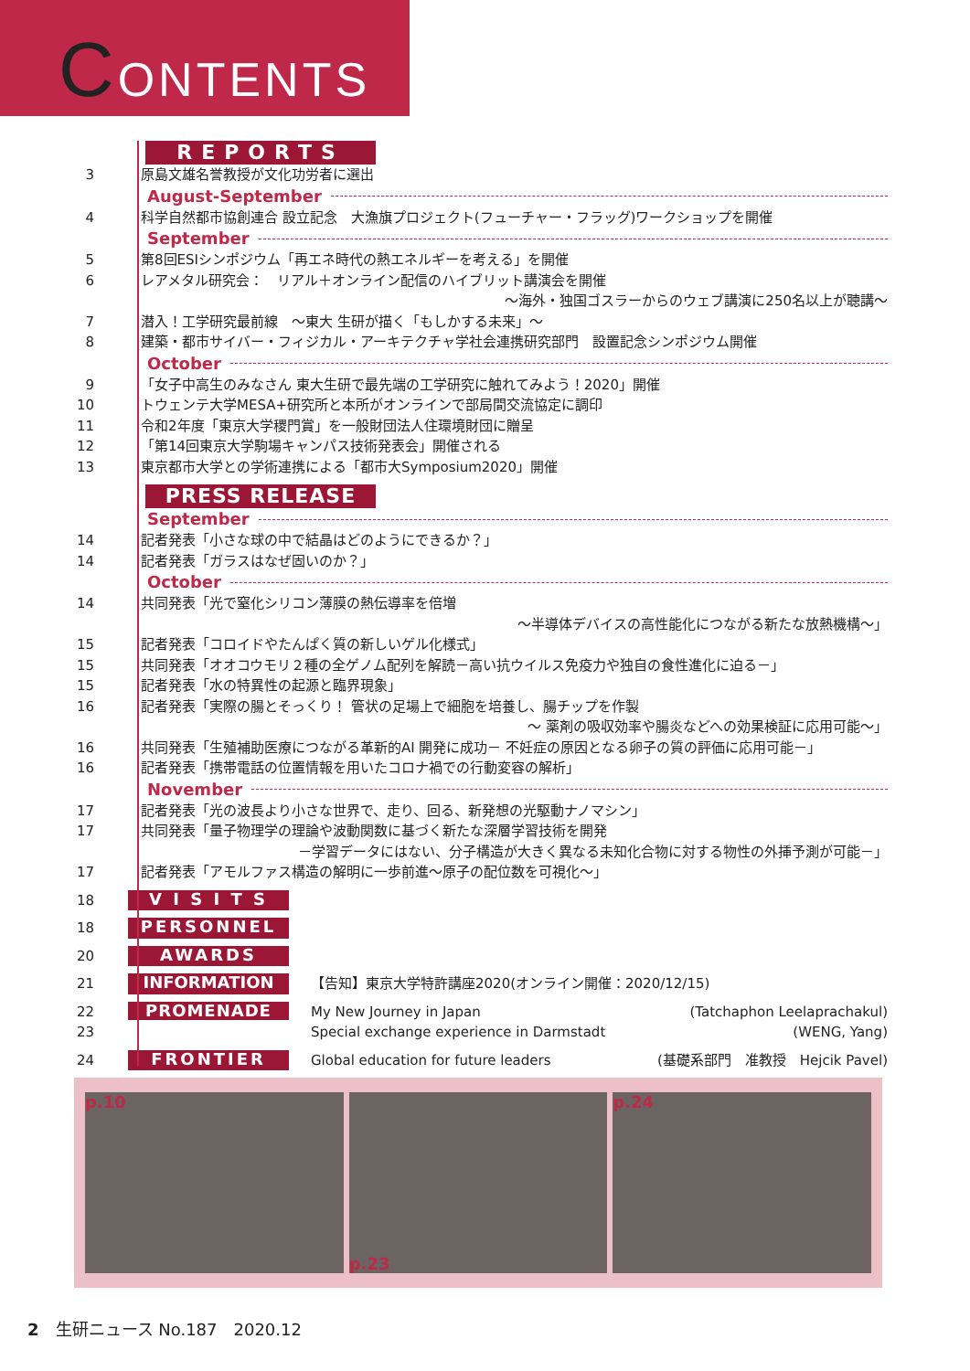CONTENTS
REPORTS
3 原島文雄名誉教授が文化功労者に選出
August-September
4 科学自然都市協創連合 設立記念　大漁旗プロジェクト(フューチャー・フラッグ)ワークショップを開催
September
5 第8回ESIシンポジウム「再エネ時代の熱エネルギーを考える」を開催
6 レアメタル研究会：　リアル＋オンライン配信のハイブリット講演会を開催
～海外・独国ゴスラーからのウェブ講演に250名以上が聴講～
7 潜入！工学研究最前線　～東大 生研が描く「もしかする未来」～
8 建築・都市サイバー・フィジカル・アーキテクチャ学社会連携研究部門　設置記念シンポジウム開催
October
9 「女子中高生のみなさん 東大生研で最先端の工学研究に触れてみよう！2020」開催
10 トウェンテ大学MESA+研究所と本所がオンラインで部局間交流協定に調印
11 令和2年度「東京大学稷門賞」を一般財団法人住環境財団に贈呈
12 「第14回東京大学駒場キャンパス技術発表会」開催される
13 東京都市大学との学術連携による「都市大Symposium2020」開催
PRESS RELEASE
September
14 記者発表「小さな球の中で結晶はどのようにできるか？」
14 記者発表「ガラスはなぜ固いのか？」
October
14 共同発表「光で窒化シリコン薄膜の熱伝導率を倍増
～半導体デバイスの高性能化につながる新たな放熱機構～」
15 記者発表「コロイドやたんぱく質の新しいゲル化様式」
15 共同発表「オオコウモリ２種の全ゲノム配列を解読－高い抗ウイルス免疫力や独自の食性進化に迫る－」
15 記者発表「水の特異性の起源と臨界現象」
16 記者発表「実際の腸とそっくり！ 管状の足場上で細胞を培養し、腸チップを作製
～ 薬剤の吸収効率や腸炎などへの効果検証に応用可能～」
16 共同発表「生殖補助医療につながる革新的AI 開発に成功－ 不妊症の原因となる卵子の質の評価に応用可能－」
16 記者発表「携帯電話の位置情報を用いたコロナ禍での行動変容の解析」
November
17 記者発表「光の波長より小さな世界で、走り、回る、新発想の光駆動ナノマシン」
17 共同発表「量子物理学の理論や波動関数に基づく新たな深層学習技術を開発
－学習データにはない、分子構造が大きく異なる未知化合物に対する物性の外挿予測が可能－」
17 記者発表「アモルファス構造の解明に一歩前進～原子の配位数を可視化～」
18
V I S I T S
18
PERSONNEL
20
AWARDS
21
INFORMATION
【告知】東京大学特許講座2020(オンライン開催：2020/12/15)
22
23
PROMENADE
My New Journey in Japan (Tatchaphon Leelaprachakul)
Special exchange experience in Darmstadt (WENG, Yang)
24
FRONTIER
Global education for future leaders (基礎系部門　准教授　Hejcik Pavel)
p.10 p.23 p.24
2　生研ニュース No.187　2020.12